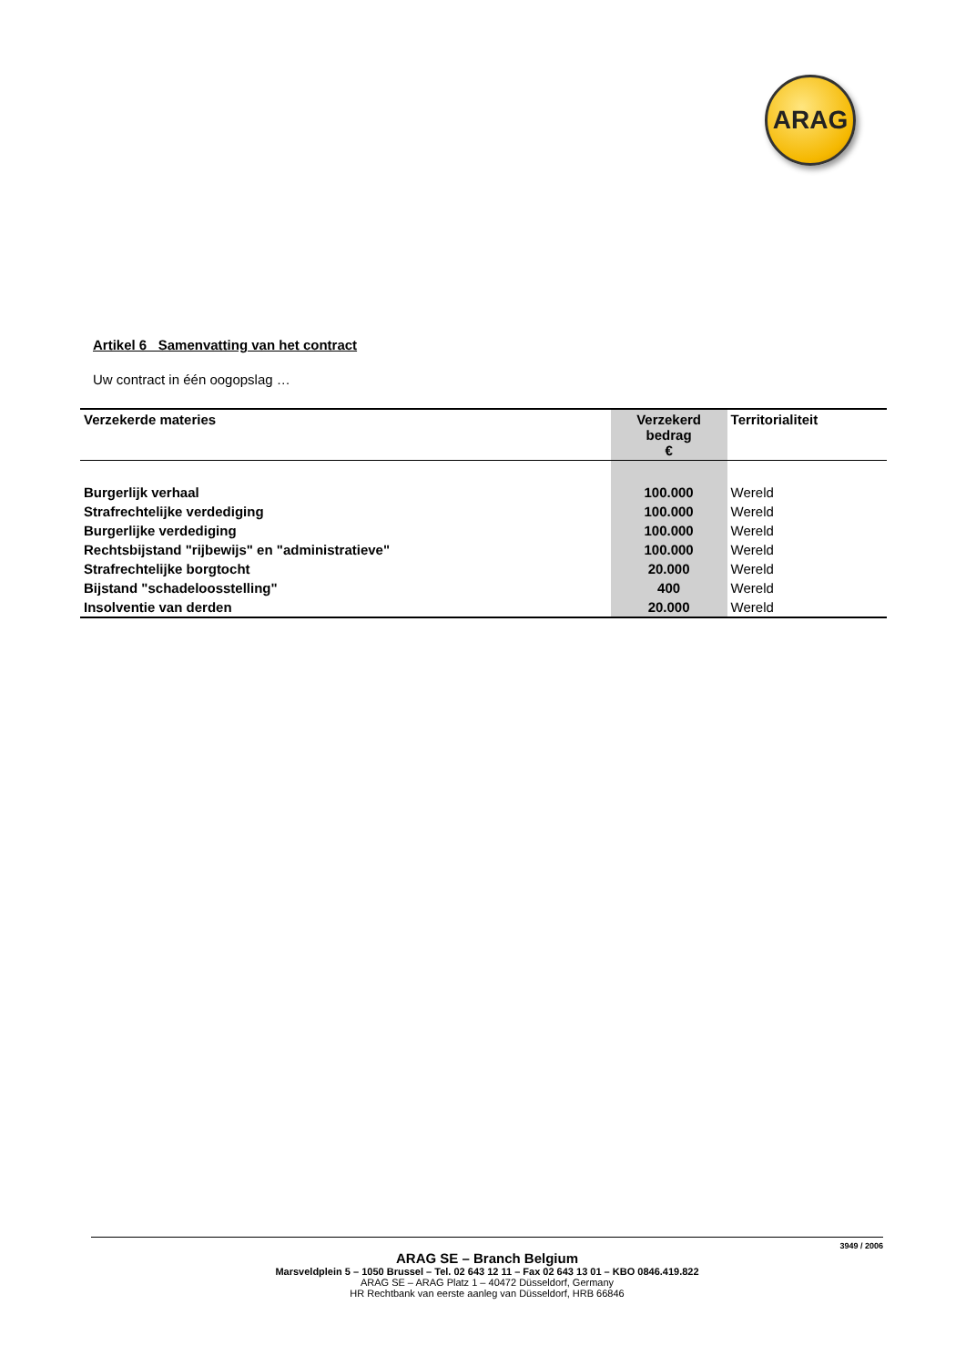ARAG
Artikel 6 Samenvatting van het contract
Uw contract in één oogopslag …
| Verzekerde materies | Verzekerd bedrag € | Territorialiteit |
| --- | --- | --- |
| Burgerlijk verhaal | 100.000 | Wereld |
| Strafrechtelijke verdediging | 100.000 | Wereld |
| Burgerlijke verdediging | 100.000 | Wereld |
| Rechtsbijstand "rijbewijs" en "administratieve" | 100.000 | Wereld |
| Strafrechtelijke borgtocht | 20.000 | Wereld |
| Bijstand "schadeloosstelling" | 400 | Wereld |
| Insolventie van derden | 20.000 | Wereld |
3949 / 2006
ARAG SE – Branch Belgium
Marsveldplein 5 – 1050 Brussel – Tel. 02 643 12 11 – Fax 02 643 13 01 – KBO 0846.419.822
ARAG SE – ARAG Platz 1 – 40472 Düsseldorf, Germany
HR Rechtbank van eerste aanleg van Düsseldorf, HRB 66846